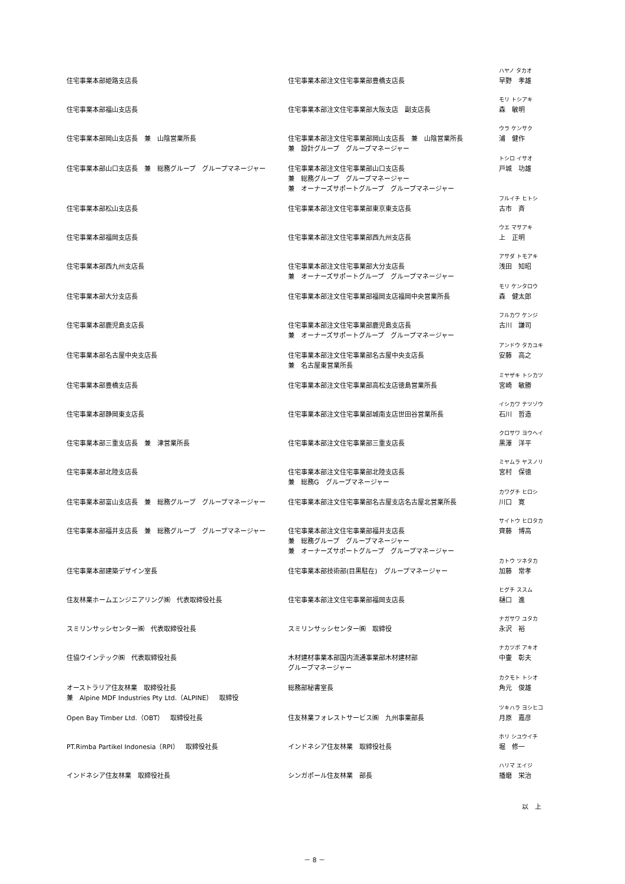| 住宅事業本部姫路支店長 | 住宅事業本部注文住宅事業部豊橋支店長 | ハヤノ タカオ 早野 孝雄 |
| 住宅事業本部福山支店長 | 住宅事業本部注文住宅事業部大阪支店 副支店長 | モリ トシアキ 森 敏明 |
| 住宅事業本部岡山支店長 兼 山陰営業所長 | 住宅事業本部注文住宅事業部岡山支店長 兼 山陰営業所長 兼 設計グループ グループマネージャー | ウラ ケンサク 浦 健作 |
| 住宅事業本部山口支店長 兼 総務グループ グループマネージャー | 住宅事業本部注文住宅事業部山口支店長 兼 総務グループ グループマネージャー 兼 オーナーズサポートグループ グループマネージャー | トシロ イサオ 戸城 功雄 |
| 住宅事業本部松山支店長 | 住宅事業本部注文住宅事業部東京東支店長 | フルイチ ヒトシ 古市 斉 |
| 住宅事業本部福岡支店長 | 住宅事業本部注文住宅事業部西九州支店長 | ウエ マサアキ 上 正明 |
| 住宅事業本部西九州支店長 | 住宅事業本部注文住宅事業部大分支店長 兼 オーナーズサポートグループ グループマネージャー | アサダ トモアキ 浅田 知昭 |
| 住宅事業本部大分支店長 | 住宅事業本部注文住宅事業部福岡支店福岡中央営業所長 | モリ ケンタロウ 森 健太郎 |
| 住宅事業本部鹿児島支店長 | 住宅事業本部注文住宅事業部鹿児島支店長 兼 オーナーズサポートグループ グループマネージャー | フルカワ ケンジ 古川 謙司 |
| 住宅事業本部名古屋中央支店長 | 住宅事業本部注文住宅事業部名古屋中央支店長 兼 名古屋東営業所長 | アンドウ タカユキ 安藤 高之 |
| 住宅事業本部豊橋支店長 | 住宅事業本部注文住宅事業部高松支店徳島営業所長 | ミヤザキ トシカツ 宮崎 敏勝 |
| 住宅事業本部静岡東支店長 | 住宅事業本部注文住宅事業部城南支店世田谷営業所長 | イシカワ テツゾウ 石川 哲造 |
| 住宅事業本部三重支店長 兼 津営業所長 | 住宅事業本部注文住宅事業部三重支店長 | クロサワ ヨウヘイ 黒澤 洋平 |
| 住宅事業本部北陸支店長 | 住宅事業本部注文住宅事業部北陸支店長 兼 総務G グループマネージャー | ミヤムラ ヤスノリ 宮村 保徳 |
| 住宅事業本部富山支店長 兼 総務グループ グループマネージャー | 住宅事業本部注文住宅事業部名古屋支店名古屋北営業所長 | カワグチ ヒロシ 川口 寛 |
| 住宅事業本部福井支店長 兼 総務グループ グループマネージャー | 住宅事業本部注文住宅事業部福井支店長 兼 総務グループ グループマネージャー 兼 オーナーズサポートグループ グループマネージャー | サイトウ ヒロタカ 齊藤 博高 |
| 住宅事業本部建築デザイン室長 | 住宅事業本部技術部(目黒駐在) グループマネージャー | カトウ ツネタカ 加藤 常孝 |
| 住友林業ホームエンジニアリング㈱ 代表取締役社長 | 住宅事業本部注文住宅事業部福岡支店長 | ヒグチ ススム 樋口 進 |
| スミリンサッシセンター㈱ 代表取締役社長 | スミリンサッシセンター㈱ 取締役 | ナガサワ ユタカ 永沢 裕 |
| 住協ウインテック㈱ 代表取締役社長 | 木材建材事業本部国内流通事業部木材建材部 グループマネージャー | ナカツボ アキオ 中壷 彰夫 |
| オーストラリア住友林業 取締役社長 兼 Alpine MDF Industries Pty Ltd.（ALPINE） 取締役 | 総務部秘書室長 | カクモト トシオ 角元 俊雄 |
| Open Bay Timber Ltd.（OBT） 取締役社長 | 住友林業フォレストサービス㈱ 九州事業部長 | ツキハラ ヨシヒコ 月原 嘉彦 |
| PT.Rimba Partikel Indonesia（RPI） 取締役社長 | インドネシア住友林業 取締役社長 | ホリ シユウイチ 堀 修一 |
| インドネシア住友林業 取締役社長 | シンガポール住友林業 部長 | ハリマ エイジ 播磨 栄治 |
以　上
－ 8 －